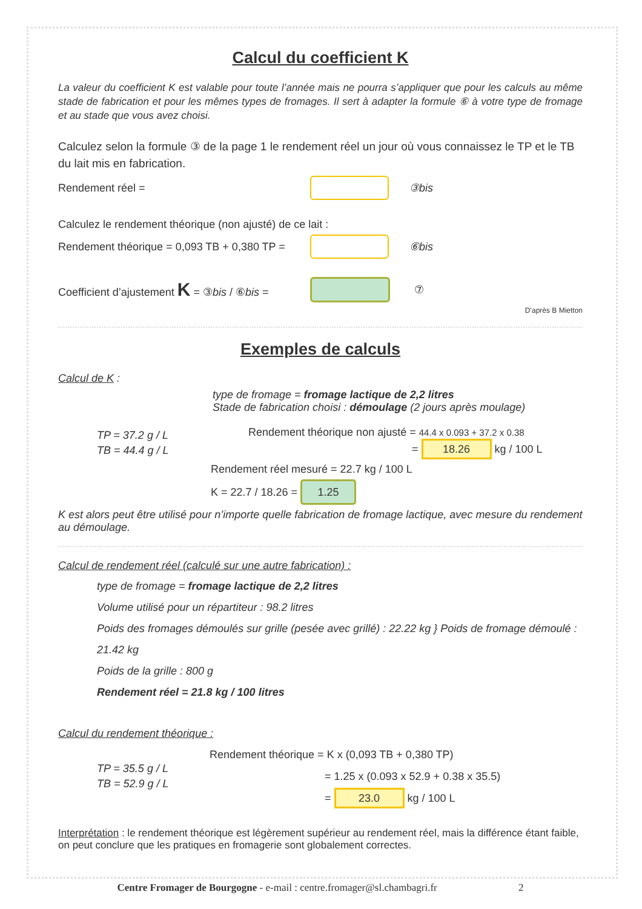Calcul du coefficient K
La valeur du coefficient K est valable pour toute l’année mais ne pourra s’appliquer que pour les calculs au même stade de fabrication et pour les mêmes types de fromages. Il sert à adapter la formule ⑥ à votre type de fromage et au stade que vous avez choisi.
Calculez selon la formule ③ de la page 1 le rendement réel un jour où vous connaissez le TP et le TB du lait mis en fabrication.
Rendement réel = ③bis
Calculez le rendement théorique (non ajusté) de ce lait :
Rendement théorique = 0,093 TB + 0,380 TP = ⑥bis
Coefficient d’ajustement K = ③bis / ⑥bis = ⑦
D’après B Mietton
Exemples de calculs
Calcul de K :
type de fromage = fromage lactique de 2,2 litres
Stade de fabrication choisi : démoulage (2 jours après moulage)
TP = 37.2 g / L
TB = 44.4 g / L
Rendement théorique non ajusté = 44.4 x 0.093 + 37.2 x 0.38
= 18.26 kg / 100 L
Rendement réel mesuré = 22.7 kg / 100 L
K = 22.7 / 18.26 = 1.25
K est alors peut être utilisé pour n’importe quelle fabrication de fromage lactique, avec mesure du rendement au démoulage.
Calcul de rendement réel (calculé sur une autre fabrication) :
type de fromage = fromage lactique de 2,2 litres
Volume utilisé pour un répartiteur : 98.2 litres
Poids des fromages démoulés sur grille (pesée avec grillé) : 22.22 kg } Poids de fromage démoulé : 21.42 kg
Poids de la grille : 800 g
Rendement réel = 21.8 kg / 100 litres
Calcul du rendement théorique :
TP = 35.5 g / L
TB = 52.9 g / L
Rendement théorique = K x (0,093 TB + 0,380 TP)
= 1.25 x (0.093 x 52.9 + 0.38 x 35.5)
= 23.0 kg / 100 L
Interprétation : le rendement théorique est légèrement supérieur au rendement réel, mais la différence étant faible, on peut conclure que les pratiques en fromagerie sont globalement correctes.
Centre Fromager de Bourgogne - e-mail : centre.fromager@sl.chambagri.fr 2